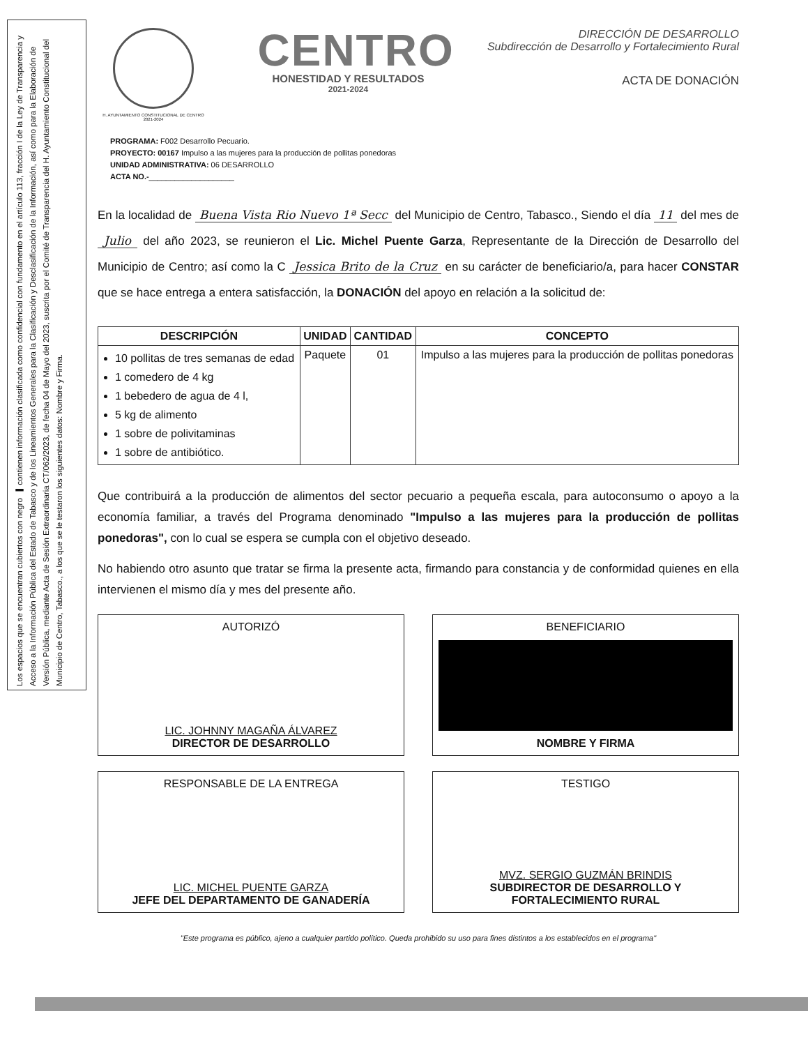Los espacios que se encuentran cubiertos con negro ▬ contienen información clasificada como confidencial con fundamento en el artículo 113, fracción I de la Ley de Transparencia y Acceso a la Información Pública del Estado de Tabasco y de los Lineamientos Generales para la Clasificación y Desclasificación de la Información, así como para la Elaboración de Versión Pública, mediante Acta de Sesión Extraordinaria CT/062/2023, de fecha 04 de Mayo del 2023, suscrita por el Comité de Transparencia del H. Ayuntamiento Constitucional del Municipio de Centro, Tabasco., a los que se le testaron los siguientes datos: Nombre y Firma.
H. AYUNTAMIENTO CONSTITUCIONAL DE CENTRO 2021-2024
CENTRO
HONESTIDAD Y RESULTADOS
2021-2024
DIRECCIÓN DE DESARROLLO
Subdirección de Desarrollo y Fortalecimiento Rural
ACTA DE DONACIÓN
PROGRAMA: F002 Desarrollo Pecuario.
PROYECTO: 00167 Impulso a las mujeres para la producción de pollitas ponedoras
UNIDAD ADMINISTRATIVA: 06 DESARROLLO
ACTA NO.-____________________
En la localidad de Buena Vista Rio Nuevo 1ª Secc del Municipio de Centro, Tabasco., Siendo el día 11 del mes de Julio del año 2023, se reunieron el Lic. Michel Puente Garza, Representante de la Dirección de Desarrollo del Municipio de Centro; así como la C Jessica Brito de la Cruz en su carácter de beneficiario/a, para hacer CONSTAR que se hace entrega a entera satisfacción, la DONACIÓN del apoyo en relación a la solicitud de:
| DESCRIPCIÓN | UNIDAD | CANTIDAD | CONCEPTO |
| --- | --- | --- | --- |
| 10 pollitas de tres semanas de edad 1 comedero de 4 kg 1 bebedero de agua de 4 l, 5 kg de alimento 1 sobre de polivitaminas 1 sobre de antibiótico. | Paquete | 01 | Impulso a las mujeres para la producción de pollitas ponedoras |
Que contribuirá a la producción de alimentos del sector pecuario a pequeña escala, para autoconsumo o apoyo a la economía familiar, a través del Programa denominado "Impulso a las mujeres para la producción de pollitas ponedoras", con lo cual se espera se cumpla con el objetivo deseado.
No habiendo otro asunto que tratar se firma la presente acta, firmando para constancia y de conformidad quienes en ella intervienen el mismo día y mes del presente año.
AUTORIZÓ
LIC. JOHNNY MAGAÑA ÁLVAREZ
DIRECTOR DE DESARROLLO
BENEFICIARIO
NOMBRE Y FIRMA
RESPONSABLE DE LA ENTREGA
LIC. MICHEL PUENTE GARZA
JEFE DEL DEPARTAMENTO DE GANADERÍA
TESTIGO
MVZ. SERGIO GUZMÁN BRINDIS
SUBDIRECTOR DE DESARROLLO Y FORTALECIMIENTO RURAL
"Este programa es público, ajeno a cualquier partido político. Queda prohibido su uso para fines distintos a los establecidos en el programa"